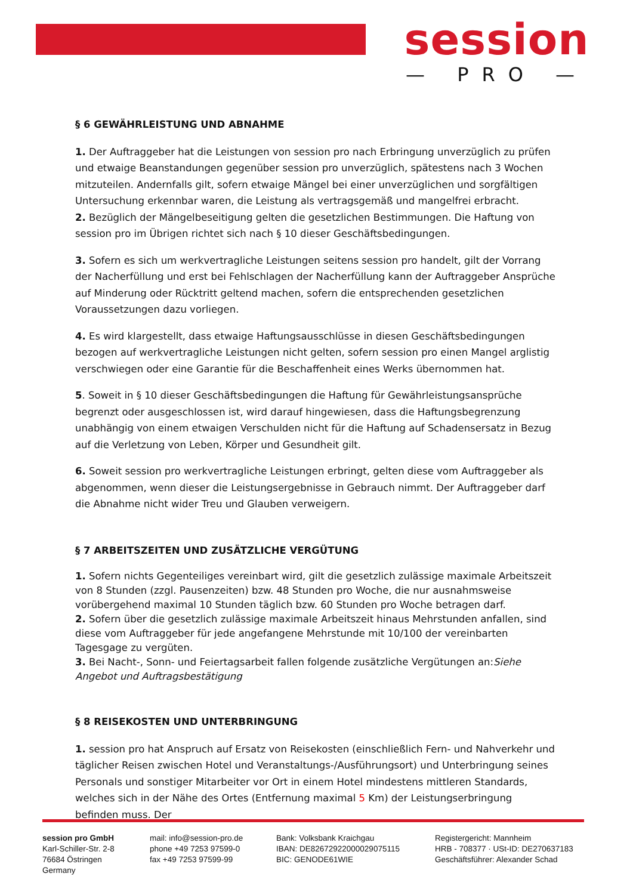session
— PRO —
§ 6 GEWÄHRLEISTUNG UND ABNAHME
1. Der Auftraggeber hat die Leistungen von session pro nach Erbringung unverzüglich zu prüfen und etwaige Beanstandungen gegenüber session pro unverzüglich, spätestens nach 3 Wochen mitzuteilen. Andernfalls gilt, sofern etwaige Mängel bei einer unverzüglichen und sorgfältigen Untersuchung erkennbar waren, die Leistung als vertragsgemäß und mangelfrei erbracht.
2. Bezüglich der Mängelbeseitigung gelten die gesetzlichen Bestimmungen. Die Haftung von session pro im Übrigen richtet sich nach § 10 dieser Geschäftsbedingungen.
3. Sofern es sich um werkvertragliche Leistungen seitens session pro handelt, gilt der Vorrang der Nacherfüllung und erst bei Fehlschlagen der Nacherfüllung kann der Auftraggeber Ansprüche auf Minderung oder Rücktritt geltend machen, sofern die entsprechenden gesetzlichen Voraussetzungen dazu vorliegen.
4. Es wird klargestellt, dass etwaige Haftungsausschlüsse in diesen Geschäftsbedingungen bezogen auf werkvertragliche Leistungen nicht gelten, sofern session pro einen Mangel arglistig verschwiegen oder eine Garantie für die Beschaffenheit eines Werks übernommen hat.
5. Soweit in § 10 dieser Geschäftsbedingungen die Haftung für Gewährleistungsansprüche begrenzt oder ausgeschlossen ist, wird darauf hingewiesen, dass die Haftungsbegrenzung unabhängig von einem etwaigen Verschulden nicht für die Haftung auf Schadensersatz in Bezug auf die Verletzung von Leben, Körper und Gesundheit gilt.
6. Soweit session pro werkvertragliche Leistungen erbringt, gelten diese vom Auftraggeber als abgenommen, wenn dieser die Leistungsergebnisse in Gebrauch nimmt. Der Auftraggeber darf die Abnahme nicht wider Treu und Glauben verweigern.
§ 7 ARBEITSZEITEN UND ZUSÄTZLICHE VERGÜTUNG
1. Sofern nichts Gegenteiliges vereinbart wird, gilt die gesetzlich zulässige maximale Arbeitszeit von 8 Stunden (zzgl. Pausenzeiten) bzw. 48 Stunden pro Woche, die nur ausnahmsweise vorübergehend maximal 10 Stunden täglich bzw. 60 Stunden pro Woche betragen darf.
2. Sofern über die gesetzlich zulässige maximale Arbeitszeit hinaus Mehrstunden anfallen, sind diese vom Auftraggeber für jede angefangene Mehrstunde mit 10/100 der vereinbarten Tagesgage zu vergüten.
3. Bei Nacht-, Sonn- und Feiertagsarbeit fallen folgende zusätzliche Vergütungen an:Siehe Angebot und Auftragsbestätigung
§ 8 REISEKOSTEN UND UNTERBRINGUNG
1. session pro hat Anspruch auf Ersatz von Reisekosten (einschließlich Fern- und Nahverkehr und täglicher Reisen zwischen Hotel und Veranstaltungs-/Ausführungsort) und Unterbringung seines Personals und sonstiger Mitarbeiter vor Ort in einem Hotel mindestens mittleren Standards, welches sich in der Nähe des Ortes (Entfernung maximal 5 Km) der Leistungserbringung befinden muss. Der
session pro GmbH
Karl-Schiller-Str. 2-8
76684 Östringen
Germany
mail: info@session-pro.de
phone +49 7253 97599-0
fax +49 7253 97599-99
Bank: Volksbank Kraichgau
IBAN: DE82672922000029075115
BIC: GENODE61WIE
Registergericht: Mannheim
HRB - 708377 · USt-ID: DE270637183
Geschäftsführer: Alexander Schad